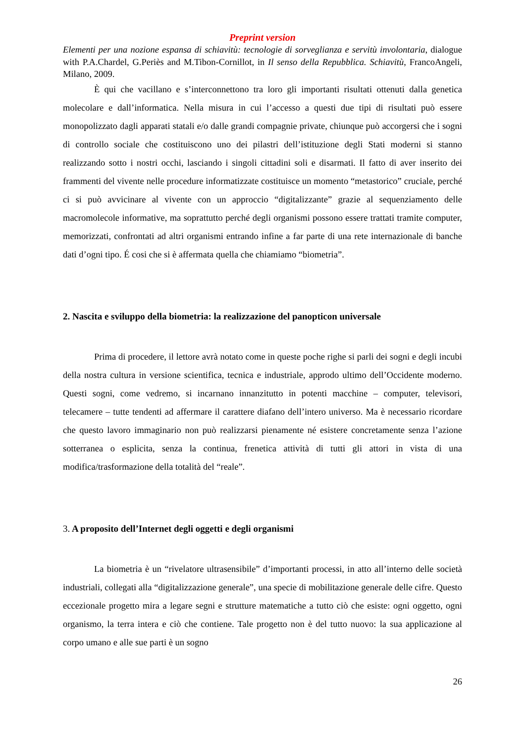Preprint version
Elementi per una nozione espansa di schiavitù: tecnologie di sorveglianza e servitù involontaria, dialogue with P.A.Chardel, G.Periès and M.Tibon-Cornillot, in Il senso della Repubblica. Schiavitù, FrancoAngeli, Milano, 2009.
È qui che vacillano e s’interconnettono tra loro gli importanti risultati ottenuti dalla genetica molecolare e dall’informatica. Nella misura in cui l’accesso a questi due tipi di risultati può essere monopolizzato dagli apparati statali e/o dalle grandi compagnie private, chiunque può accorgersi che i sogni di controllo sociale che costituiscono uno dei pilastri dell’istituzione degli Stati moderni si stanno realizzando sotto i nostri occhi, lasciando i singoli cittadini soli e disarmati. Il fatto di aver inserito dei frammenti del vivente nelle procedure informatizzate costituisce un momento “metastorico” cruciale, perché ci si può avvicinare al vivente con un approccio “digitalizzante” grazie al sequenziamento delle macromolecole informative, ma soprattutto perché degli organismi possono essere trattati tramite computer, memorizzati, confrontati ad altri organismi entrando infine a far parte di una rete internazionale di banche dati d’ogni tipo. É cosi che si è affermata quella che chiamiamo “biometria”.
2. Nascita e sviluppo della biometria: la realizzazione del panopticon universale
Prima di procedere, il lettore avrà notato come in queste poche righe si parli dei sogni e degli incubi della nostra cultura in versione scientifica, tecnica e industriale, approdo ultimo dell’Occidente moderno. Questi sogni, come vedremo, si incarnano innanzitutto in potenti macchine – computer, televisori, telecamere – tutte tendenti ad affermare il carattere diafano dell’intero universo. Ma è necessario ricordare che questo lavoro immaginario non può realizzarsi pienamente né esistere concretamente senza l’azione sotterranea o esplicita, senza la continua, frenetica attività di tutti gli attori in vista di una modifica/trasformazione della totalità del “reale”.
3. A proposito dell’Internet degli oggetti e degli organismi
La biometria è un “rivelatore ultrasensibile” d’importanti processi, in atto all’interno delle società industriali, collegati alla “digitalizzazione generale”, una specie di mobilitazione generale delle cifre. Questo eccezionale progetto mira a legare segni e strutture matematiche a tutto ciò che esiste: ogni oggetto, ogni organismo, la terra intera e ciò che contiene. Tale progetto non è del tutto nuovo: la sua applicazione al corpo umano e alle sue parti è un sogno
26